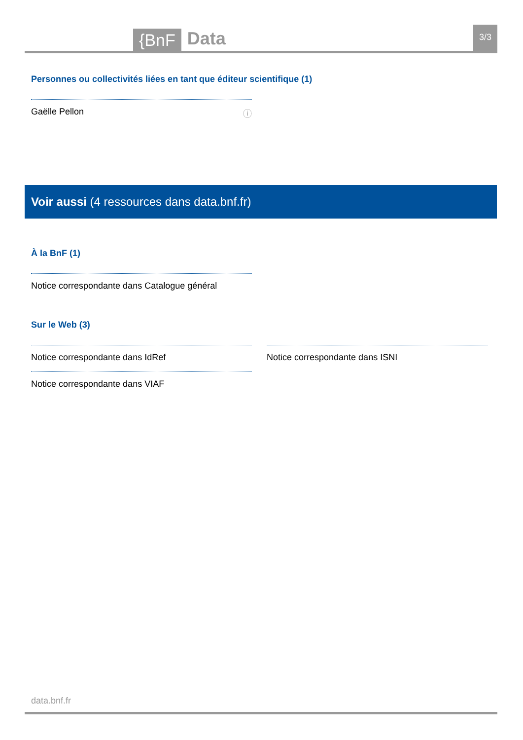{BnF Data 3/3
Personnes ou collectivités liées en tant que éditeur scientifique (1)
Gaëlle Pellon ⓘ
Voir aussi (4 ressources dans data.bnf.fr)
À la BnF (1)
Notice correspondante dans Catalogue général
Sur le Web (3)
Notice correspondante dans IdRef
Notice correspondante dans VIAF
Notice correspondante dans ISNI
data.bnf.fr